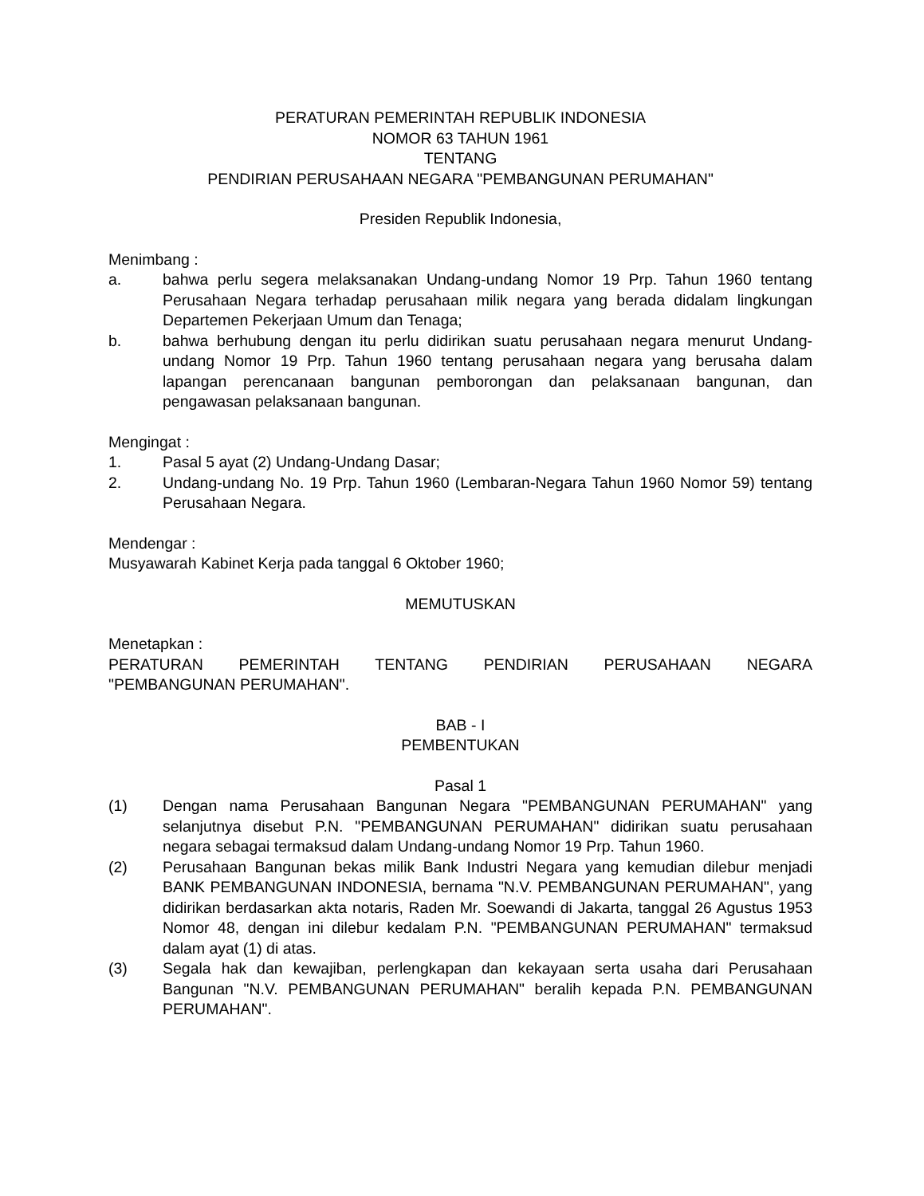PERATURAN PEMERINTAH REPUBLIK INDONESIA
NOMOR 63 TAHUN 1961
TENTANG
PENDIRIAN PERUSAHAAN NEGARA "PEMBANGUNAN PERUMAHAN"
Presiden Republik Indonesia,
Menimbang :
a. bahwa perlu segera melaksanakan Undang-undang Nomor 19 Prp. Tahun 1960 tentang Perusahaan Negara terhadap perusahaan milik negara yang berada didalam lingkungan Departemen Pekerjaan Umum dan Tenaga;
b. bahwa berhubung dengan itu perlu didirikan suatu perusahaan negara menurut Undang-undang Nomor 19 Prp. Tahun 1960 tentang perusahaan negara yang berusaha dalam lapangan perencanaan bangunan pemborongan dan pelaksanaan bangunan, dan pengawasan pelaksanaan bangunan.
Mengingat :
1. Pasal 5 ayat (2) Undang-Undang Dasar;
2. Undang-undang No. 19 Prp. Tahun 1960 (Lembaran-Negara Tahun 1960 Nomor 59) tentang Perusahaan Negara.
Mendengar :
Musyawarah Kabinet Kerja pada tanggal 6 Oktober 1960;
MEMUTUSKAN
Menetapkan :
PERATURAN PEMERINTAH TENTANG PENDIRIAN PERUSAHAAN NEGARA
"PEMBANGUNAN PERUMAHAN".
BAB - I
PEMBENTUKAN
Pasal 1
(1) Dengan nama Perusahaan Bangunan Negara "PEMBANGUNAN PERUMAHAN" yang selanjutnya disebut P.N. "PEMBANGUNAN PERUMAHAN" didirikan suatu perusahaan negara sebagai termaksud dalam Undang-undang Nomor 19 Prp. Tahun 1960.
(2) Perusahaan Bangunan bekas milik Bank Industri Negara yang kemudian dilebur menjadi BANK PEMBANGUNAN INDONESIA, bernama "N.V. PEMBANGUNAN PERUMAHAN", yang didirikan berdasarkan akta notaris, Raden Mr. Soewandi di Jakarta, tanggal 26 Agustus 1953 Nomor 48, dengan ini dilebur kedalam P.N. "PEMBANGUNAN PERUMAHAN" termaksud dalam ayat (1) di atas.
(3) Segala hak dan kewajiban, perlengkapan dan kekayaan serta usaha dari Perusahaan Bangunan "N.V. PEMBANGUNAN PERUMAHAN" beralih kepada P.N. PEMBANGUNAN PERUMAHAN".